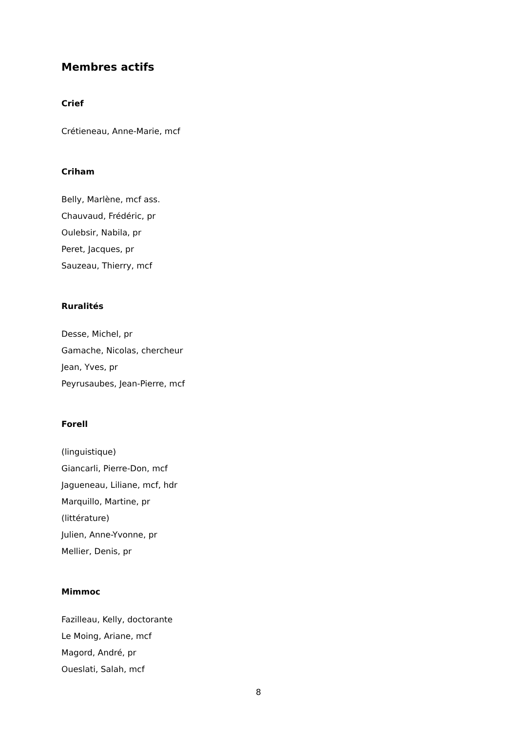Membres actifs
Crief
Crétieneau, Anne-Marie, mcf
Criham
Belly, Marlène, mcf ass.
Chauvaud, Frédéric, pr
Oulebsir, Nabila, pr
Peret, Jacques, pr
Sauzeau, Thierry, mcf
Ruralités
Desse, Michel, pr
Gamache, Nicolas, chercheur
Jean, Yves, pr
Peyrusaubes, Jean-Pierre, mcf
Forell
(linguistique)
Giancarli, Pierre-Don, mcf
Jagueneau, Liliane, mcf, hdr
Marquillo, Martine, pr
(littérature)
Julien, Anne-Yvonne, pr
Mellier, Denis, pr
Mimmoc
Fazilleau, Kelly, doctorante
Le Moing, Ariane, mcf
Magord, André, pr
Oueslati, Salah, mcf
8